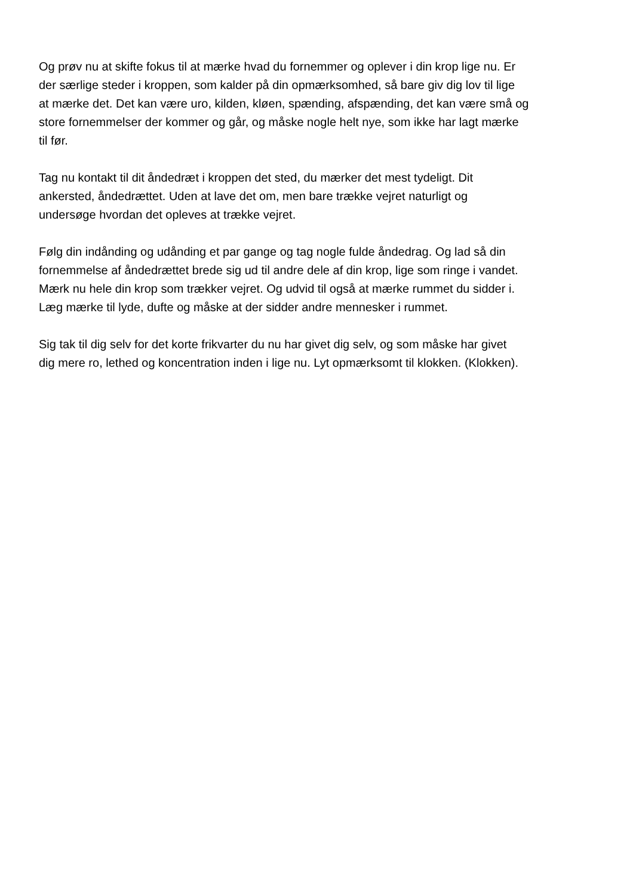Og prøv nu at skifte fokus til at mærke hvad du fornemmer og oplever i din krop lige nu. Er
der særlige steder i kroppen, som kalder på din opmærksomhed, så bare giv dig lov til lige
at mærke det. Det kan være uro, kilden, kløen, spænding, afspænding, det kan være små og
store fornemmelser der kommer og går, og måske nogle helt nye, som ikke har lagt mærke
til før.
Tag nu kontakt til dit åndedræt i kroppen det sted, du mærker det mest tydeligt. Dit
ankersted, åndedrættet. Uden at lave det om, men bare trække vejret naturligt og
undersøge hvordan det opleves at trække vejret.
Følg din indånding og udånding et par gange og tag nogle fulde åndedrag. Og lad så din
fornemmelse af åndedrættet brede sig ud til andre dele af din krop, lige som ringe i vandet.
Mærk nu hele din krop som trækker vejret. Og udvid til også at mærke rummet du sidder i.
Læg mærke til lyde, dufte og måske at der sidder andre mennesker i rummet.
Sig tak til dig selv for det korte frikvarter du nu har givet dig selv, og som måske har givet
dig mere ro, lethed og koncentration inden i lige nu. Lyt opmærksomt til klokken. (Klokken).